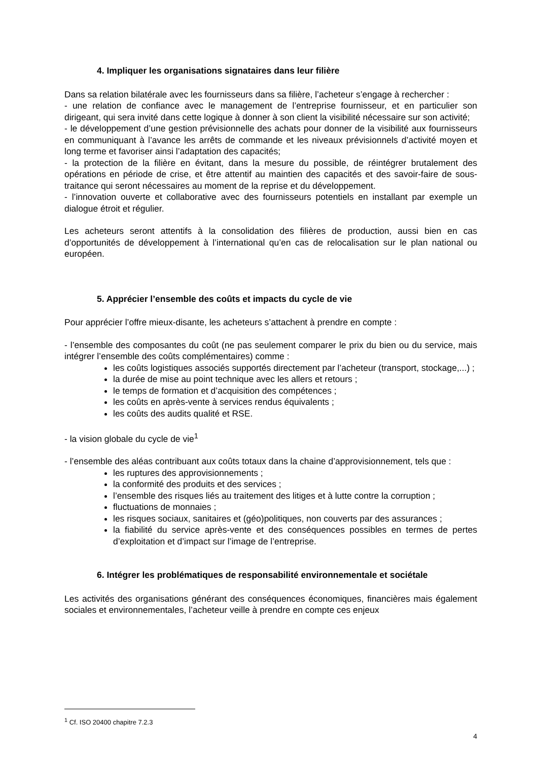4. Impliquer les organisations signataires dans leur filière
Dans sa relation bilatérale avec les fournisseurs dans sa filière, l’acheteur s’engage à rechercher :
- une relation de confiance avec le management de l’entreprise fournisseur, et en particulier son dirigeant, qui sera invité dans cette logique à donner à son client la visibilité nécessaire sur son activité;
- le développement d’une gestion prévisionnelle des achats pour donner de la visibilité aux fournisseurs en communiquant à l’avance les arrêts de commande et les niveaux prévisionnels d’activité moyen et long terme et favoriser ainsi l’adaptation des capacités;
- la protection de la filière en évitant, dans la mesure du possible, de réintégrer brutalement des opérations en période de crise, et être attentif au maintien des capacités et des savoir-faire de sous-traitance qui seront nécessaires au moment de la reprise et du développement.
- l’innovation ouverte et collaborative avec des fournisseurs potentiels en installant par exemple un dialogue étroit et régulier.
Les acheteurs seront attentifs à la consolidation des filières de production, aussi bien en cas d’opportunités de développement à l’international qu’en cas de relocalisation sur le plan national ou européen.
5. Apprécier l’ensemble des coûts et impacts du cycle de vie
Pour apprécier l’offre mieux-disante, les acheteurs s’attachent à prendre en compte :
- l’ensemble des composantes du coût (ne pas seulement comparer le prix du bien ou du service, mais intégrer l’ensemble des coûts complémentaires) comme :
les coûts logistiques associés supportés directement par l’acheteur (transport, stockage,...) ;
la durée de mise au point technique avec les allers et retours ;
le temps de formation et d’acquisition des compétences ;
les coûts en après-vente à services rendus équivalents ;
les coûts des audits qualité et RSE.
- la vision globale du cycle de vie<sup>1</sup>
- l’ensemble des aléas contribuant aux coûts totaux dans la chaine d’approvisionnement, tels que :
les ruptures des approvisionnements ;
la conformité des produits et des services ;
l’ensemble des risques liés au traitement des litiges et à lutte contre la corruption ;
fluctuations de monnaies ;
les risques sociaux, sanitaires et (géo)politiques, non couverts par des assurances ;
la fiabilité du service après-vente et des conséquences possibles en termes de pertes d’exploitation et d’impact sur l’image de l’entreprise.
6. Intégrer les problématiques de responsabilité environnementale et sociétale
Les activités des organisations générant des conséquences économiques, financières mais également sociales et environnementales, l’acheteur veille à prendre en compte ces enjeux
<sup>1</sup> Cf. ISO 20400 chapitre 7.2.3
4